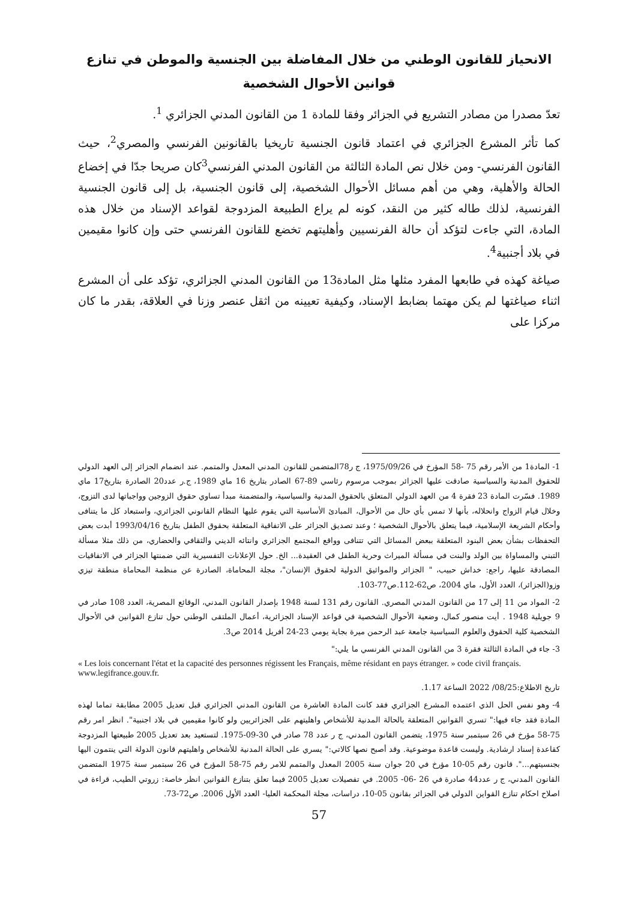الانحياز للقانون الوطني من خلال المفاضلة بين الجنسية والموطن في تنازع قوانين الأحوال الشخصية
تعدّ مصدرا من مصادر التشريع في الجزائر وفقا للمادة 1 من القانون المدني الجزائري <sup>1</sup>.
كما تأثر المشرع الجزائري في اعتماد قانون الجنسية تاريخيا بالقانونين الفرنسي والمصري<sup>2</sup>، حيث القانون الفرنسي- ومن خلال نص المادة الثالثة من القانون المدني الفرنسي<sup>3</sup>كان صريحا جدّا في إخضاع الحالة والأهلية، وهي من أهم مسائل الأحوال الشخصية، إلى قانون الجنسية، بل إلى قانون الجنسية الفرنسية، لذلك طاله كثير من النقد، كونه لم يراع الطبيعة المزدوجة لقواعد الإسناد من خلال هذه المادة، التي جاءت لتؤكد أن حالة الفرنسيين وأهليتهم تخضع للقانون الفرنسي حتى وإن كانوا مقيمين في بلاد أجنبية<sup>4</sup>.
صياغة كهذه في طابعها المفرد مثلها مثل المادة13 من القانون المدني الجزائري، تؤكد على أن المشرع اثناء صياغتها لم يكن مهتما بضابط الإسناد، وكيفية تعيينه من اثقل عنصر وزنا في العلاقة، بقدر ما كان مركزا على
1- المادة1 من الأمر رقم 75 -58 المؤرخ في 1975/09/26، ج ر78المتضمن للقانون المدني المعدل والمتمم. عند انضمام الجزائر إلى العهد الدولي للحقوق المدنية والسياسية صادقت عليها الجزائر بموجب مرسوم رئاسي 89-67 الصادر بتاريخ 16 ماي 1989، ج.ر عدد20 الصادرة بتاريخ17 ماي 1989. فسّرت المادة 23 فقرة 4 من العهد الدولي المتعلق بالحقوق المدنية والسياسية، والمتضمنة مبدأ تساوي حقوق الزوجين وواجباتها لدى التزوج، وخلال قيام الزواج وانحلاله، بأنها لا تمس بأي حال من الأحوال، المبادئ الأساسية التي يقوم عليها النظام القانوني الجزائري، واستبعاد كل ما يتنافى وأحكام الشريعة الإسلامية، فيما يتعلق بالأحوال الشخصية ؛ وعند تصديق الجزائر على الاتفاقية المتعلقة بحقوق الطفل بتاريخ 1993/04/16 أبدت بعض التحفظات بشأن بعض البنود المتعلقة ببعض المسائل التي تتنافى وواقع المجتمع الجزائري وانتائه الديني والثقافي والحضاري، من ذلك مثلا مسألة التبني والمساواة بين الولد والبنت في مسألة الميراث وحرية الطفل في العقيدة... الخ. حول الإعلانات التفسيرية التي ضمنتها الجزائر في الاتفاقيات المصادقة عليها، راجع: خداش حبيب، " الجزائر والمواثيق الدولية لحقوق الإنسان"، مجلة المحاماة، الصادرة عن منظمة المحاماة منطقة تيزي وزو(الجزائر)، العدد الأول، ماي 2004، ص62-112.ص77-103.
2- المواد من 11 إلى 17 من القانون المدني المصري. القانون رقم 131 لسنة 1948 بإصدار القانون المدني، الوقائع المصرية، العدد 108 صادر في 9 جويلية 1948 . أيت منصور كمال، وضعية الأحوال الشخصية في قواعد الإسناد الجزائرية، أعمال الملتقى الوطني حول تنازع القوانين في الأحوال الشخصية كلية الحقوق والعلوم السياسية جامعة عبد الرحمن ميرة بجاية يومي 23-24 أفريل 2014 ص3.
3- جاء في المادة الثالثة فقرة 3 من القانون المدني الفرنسي ما يلي:"
« Les lois concernant l'état et la capacité des personnes régissent les Français, même résidant en pays étranger. » code civil français. www.legifrance.gouv.fr.
تاريخ الاطلاع:08/25/ 2022 الساعة 1.17.
4- وهو نفس الحل الذي اعتمده المشرع الجزائري فقد كانت المادة العاشرة من القانون المدني الجزائري قبل تعديل 2005 مطابقة تماما لهذه المادة فقد جاء فيها:" تسري القوانين المتعلقة بالحالة المدنية للأشخاص واهليتهم على الجزائريين ولو كانوا مقيمين في بلاد اجنبية". انظر امر رقم 75-58 مؤرخ في 26 سبتمبر سنة 1975، يتضمن القانون المدني، ج ر عدد 78 صادر في 30-09-1975. لتستعيد بعد تعديل 2005 طبيعتها المزدوجة كقاعدة إسناد ارشادية. وليست قاعدة موضوعية. وقد أصبح نصها كالاتي:" يسري على الحالة المدنية للأشخاص واهليتهم قانون الدولة التي ينتمون اليها بجنسيتهم...". قانون رقم 05-10 مؤرخ في 20 جوان سنة 2005 المعدل والمتمم للامر رقم 75-58 المؤرخ في 26 سبتمبر سنة 1975 المتضمن القانون المدني، ج ر عدد44 صادرة في 26 -06- 2005. في تفصيلات تعديل 2005 فيما تعلق بتنازع القوانين انظر خاصة: زروتي الطيب، قراءة في اصلاح احكام تنازع القواين الدولي في الجزائر بقانون 05-10، دراسات، مجلة المحكمة العليا- العدد الأول 2006. ص72-73.
57